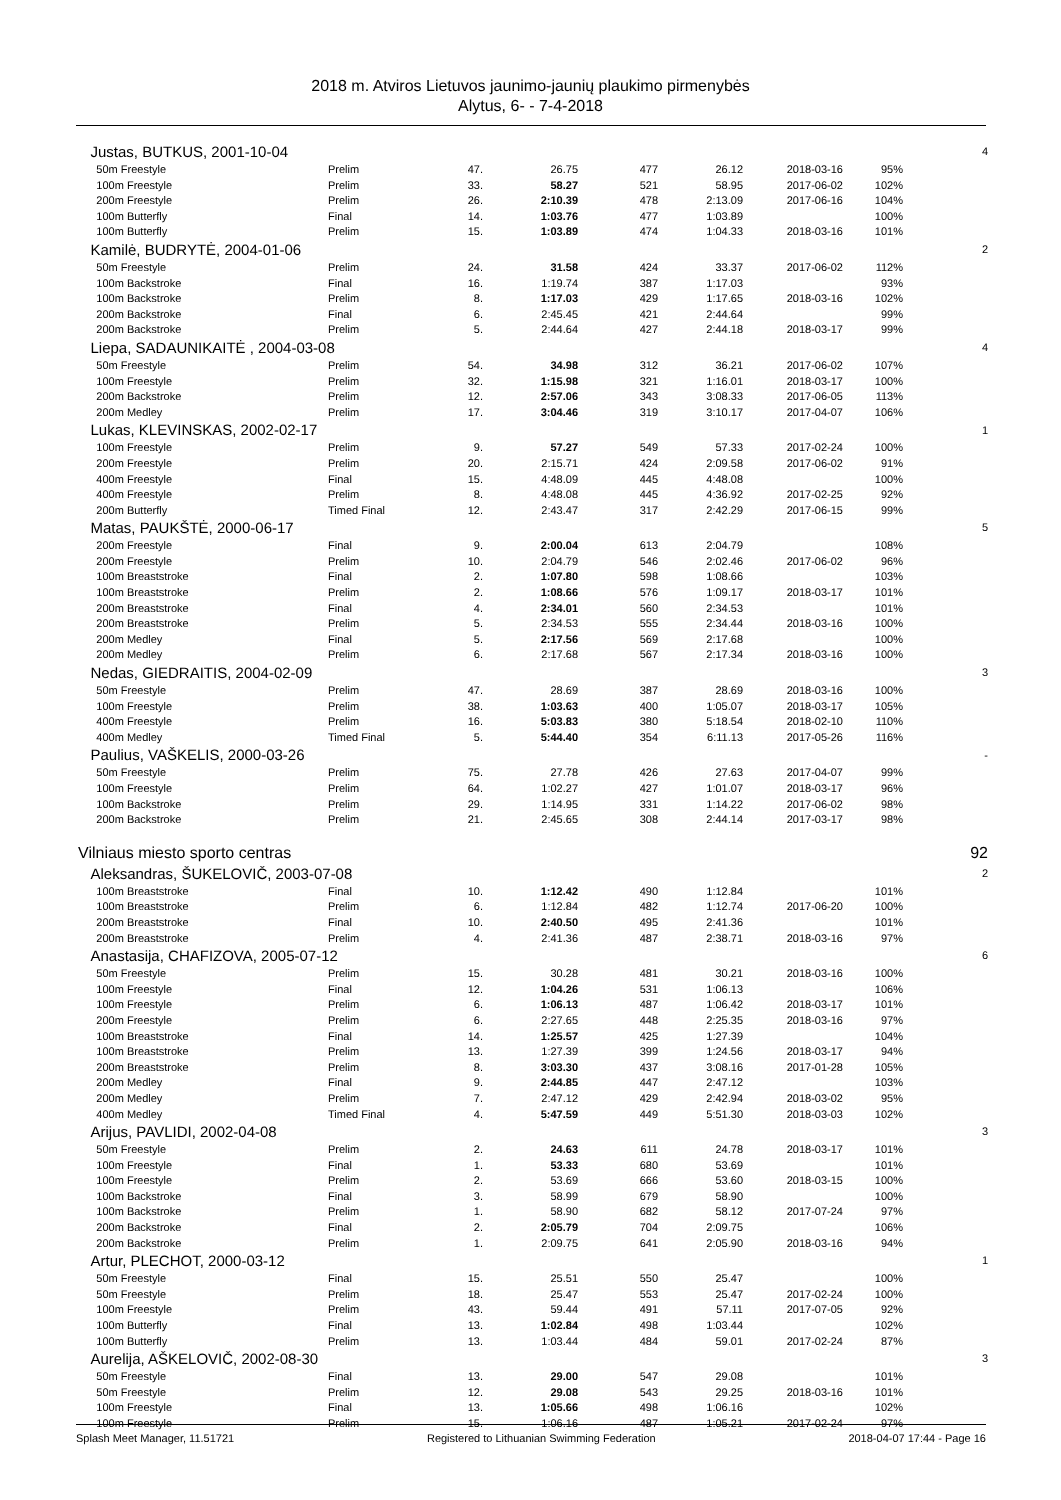2018 m. Atviros Lietuvos jaunimo-jaunių plaukimo pirmenybės
Alytus, 6- - 7-4-2018
| Justas, BUTKUS, 2001-10-04 | | | | | | | | 4 |
| 50m Freestyle | Prelim | 47. | 26.75 | 477 | 26.12 | 2018-03-16 | 95% | |
| 100m Freestyle | Prelim | 33. | 58.27 | 521 | 58.95 | 2017-06-02 | 102% | |
| 200m Freestyle | Prelim | 26. | 2:10.39 | 478 | 2:13.09 | 2017-06-16 | 104% | |
| 100m Butterfly | Final | 14. | 1:03.76 | 477 | 1:03.89 | | 100% | |
| 100m Butterfly | Prelim | 15. | 1:03.89 | 474 | 1:04.33 | 2018-03-16 | 101% | |
| Kamilė, BUDRYTĖ, 2004-01-06 | | | | | | | | 2 |
| 50m Freestyle | Prelim | 24. | 31.58 | 424 | 33.37 | 2017-06-02 | 112% | |
| 100m Backstroke | Final | 16. | 1:19.74 | 387 | 1:17.03 | | 93% | |
| 100m Backstroke | Prelim | 8. | 1:17.03 | 429 | 1:17.65 | 2018-03-16 | 102% | |
| 200m Backstroke | Final | 6. | 2:45.45 | 421 | 2:44.64 | | 99% | |
| 200m Backstroke | Prelim | 5. | 2:44.64 | 427 | 2:44.18 | 2018-03-17 | 99% | |
| Liepa, SADAUNIKAITĖ , 2004-03-08 | | | | | | | | 4 |
| 50m Freestyle | Prelim | 54. | 34.98 | 312 | 36.21 | 2017-06-02 | 107% | |
| 100m Freestyle | Prelim | 32. | 1:15.98 | 321 | 1:16.01 | 2018-03-17 | 100% | |
| 200m Backstroke | Prelim | 12. | 2:57.06 | 343 | 3:08.33 | 2017-06-05 | 113% | |
| 200m Medley | Prelim | 17. | 3:04.46 | 319 | 3:10.17 | 2017-04-07 | 106% | |
| Lukas, KLEVINSKAS, 2002-02-17 | | | | | | | | 1 |
| 100m Freestyle | Prelim | 9. | 57.27 | 549 | 57.33 | 2017-02-24 | 100% | |
| 200m Freestyle | Prelim | 20. | 2:15.71 | 424 | 2:09.58 | 2017-06-02 | 91% | |
| 400m Freestyle | Final | 15. | 4:48.09 | 445 | 4:48.08 | | 100% | |
| 400m Freestyle | Prelim | 8. | 4:48.08 | 445 | 4:36.92 | 2017-02-25 | 92% | |
| 200m Butterfly | Timed Final | 12. | 2:43.47 | 317 | 2:42.29 | 2017-06-15 | 99% | |
| Matas, PAUKŠTĖ, 2000-06-17 | | | | | | | | 5 |
| 200m Freestyle | Final | 9. | 2:00.04 | 613 | 2:04.79 | | 108% | |
| 200m Freestyle | Prelim | 10. | 2:04.79 | 546 | 2:02.46 | 2017-06-02 | 96% | |
| 100m Breaststroke | Final | 2. | 1:07.80 | 598 | 1:08.66 | | 103% | |
| 100m Breaststroke | Prelim | 2. | 1:08.66 | 576 | 1:09.17 | 2018-03-17 | 101% | |
| 200m Breaststroke | Final | 4. | 2:34.01 | 560 | 2:34.53 | | 101% | |
| 200m Breaststroke | Prelim | 5. | 2:34.53 | 555 | 2:34.44 | 2018-03-16 | 100% | |
| 200m Medley | Final | 5. | 2:17.56 | 569 | 2:17.68 | | 100% | |
| 200m Medley | Prelim | 6. | 2:17.68 | 567 | 2:17.34 | 2018-03-16 | 100% | |
| Nedas, GIEDRAITIS, 2004-02-09 | | | | | | | | 3 |
| 50m Freestyle | Prelim | 47. | 28.69 | 387 | 28.69 | 2018-03-16 | 100% | |
| 100m Freestyle | Prelim | 38. | 1:03.63 | 400 | 1:05.07 | 2018-03-17 | 105% | |
| 400m Freestyle | Prelim | 16. | 5:03.83 | 380 | 5:18.54 | 2018-02-10 | 110% | |
| 400m Medley | Timed Final | 5. | 5:44.40 | 354 | 6:11.13 | 2017-05-26 | 116% | |
| Paulius, VAŠKELIS, 2000-03-26 | | | | | | | | - |
| 50m Freestyle | Prelim | 75. | 27.78 | 426 | 27.63 | 2017-04-07 | 99% | |
| 100m Freestyle | Prelim | 64. | 1:02.27 | 427 | 1:01.07 | 2018-03-17 | 96% | |
| 100m Backstroke | Prelim | 29. | 1:14.95 | 331 | 1:14.22 | 2017-06-02 | 98% | |
| 200m Backstroke | Prelim | 21. | 2:45.65 | 308 | 2:44.14 | 2017-03-17 | 98% | |
| Vilniaus miesto sporto centras | | | | | | | | 92 |
| Aleksandras, ŠUKELOVIČ, 2003-07-08 | | | | | | | | 2 |
| 100m Breaststroke | Final | 10. | 1:12.42 | 490 | 1:12.84 | | 101% | |
| 100m Breaststroke | Prelim | 6. | 1:12.84 | 482 | 1:12.74 | 2017-06-20 | 100% | |
| 200m Breaststroke | Final | 10. | 2:40.50 | 495 | 2:41.36 | | 101% | |
| 200m Breaststroke | Prelim | 4. | 2:41.36 | 487 | 2:38.71 | 2018-03-16 | 97% | |
| Anastasija, CHAFIZOVA, 2005-07-12 | | | | | | | | 6 |
| 50m Freestyle | Prelim | 15. | 30.28 | 481 | 30.21 | 2018-03-16 | 100% | |
| 100m Freestyle | Final | 12. | 1:04.26 | 531 | 1:06.13 | | 106% | |
| 100m Freestyle | Prelim | 6. | 1:06.13 | 487 | 1:06.42 | 2018-03-17 | 101% | |
| 200m Freestyle | Prelim | 6. | 2:27.65 | 448 | 2:25.35 | 2018-03-16 | 97% | |
| 100m Breaststroke | Final | 14. | 1:25.57 | 425 | 1:27.39 | | 104% | |
| 100m Breaststroke | Prelim | 13. | 1:27.39 | 399 | 1:24.56 | 2018-03-17 | 94% | |
| 200m Breaststroke | Prelim | 8. | 3:03.30 | 437 | 3:08.16 | 2017-01-28 | 105% | |
| 200m Medley | Final | 9. | 2:44.85 | 447 | 2:47.12 | | 103% | |
| 200m Medley | Prelim | 7. | 2:47.12 | 429 | 2:42.94 | 2018-03-02 | 95% | |
| 400m Medley | Timed Final | 4. | 5:47.59 | 449 | 5:51.30 | 2018-03-03 | 102% | |
| Arijus, PAVLIDI, 2002-04-08 | | | | | | | | 3 |
| 50m Freestyle | Prelim | 2. | 24.63 | 611 | 24.78 | 2018-03-17 | 101% | |
| 100m Freestyle | Final | 1. | 53.33 | 680 | 53.69 | | 101% | |
| 100m Freestyle | Prelim | 2. | 53.69 | 666 | 53.60 | 2018-03-15 | 100% | |
| 100m Backstroke | Final | 3. | 58.99 | 679 | 58.90 | | 100% | |
| 100m Backstroke | Prelim | 1. | 58.90 | 682 | 58.12 | 2017-07-24 | 97% | |
| 200m Backstroke | Final | 2. | 2:05.79 | 704 | 2:09.75 | | 106% | |
| 200m Backstroke | Prelim | 1. | 2:09.75 | 641 | 2:05.90 | 2018-03-16 | 94% | |
| Artur, PLECHOT, 2000-03-12 | | | | | | | | 1 |
| 50m Freestyle | Final | 15. | 25.51 | 550 | 25.47 | | 100% | |
| 50m Freestyle | Prelim | 18. | 25.47 | 553 | 25.47 | 2017-02-24 | 100% | |
| 100m Freestyle | Prelim | 43. | 59.44 | 491 | 57.11 | 2017-07-05 | 92% | |
| 100m Butterfly | Final | 13. | 1:02.84 | 498 | 1:03.44 | | 102% | |
| 100m Butterfly | Prelim | 13. | 1:03.44 | 484 | 59.01 | 2017-02-24 | 87% | |
| Aurelija, AŠKELOVIČ, 2002-08-30 | | | | | | | | 3 |
| 50m Freestyle | Final | 13. | 29.00 | 547 | 29.08 | | 101% | |
| 50m Freestyle | Prelim | 12. | 29.08 | 543 | 29.25 | 2018-03-16 | 101% | |
| 100m Freestyle | Final | 13. | 1:05.66 | 498 | 1:06.16 | | 102% | |
| 100m Freestyle | Prelim | 15. | 1:06.16 | 487 | 1:05.21 | 2017-02-24 | 97% | |
Splash Meet Manager, 11.51721 Registered to Lithuanian Swimming Federation 2018-04-07 17:44 - Page 16